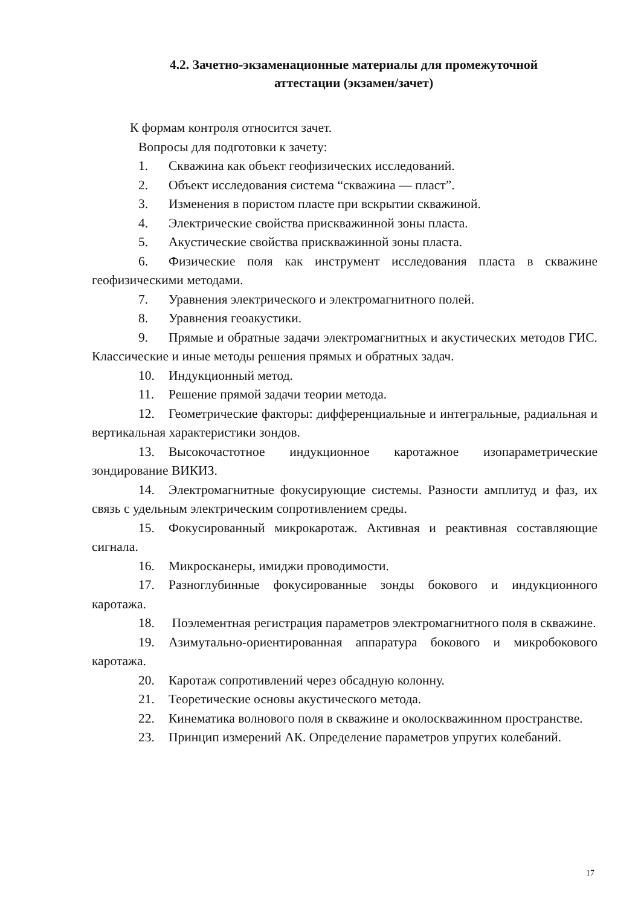4.2. Зачетно-экзаменационные материалы для промежуточной
аттестации (экзамен/зачет)
К формам контроля относится зачет.
Вопросы для подготовки к зачету:
1. Скважина как объект геофизических исследований.
2. Объект исследования система “скважина — пласт”.
3. Изменения в пористом пласте при вскрытии скважиной.
4. Электрические свойства прискважинной зоны пласта.
5. Акустические свойства прискважинной зоны пласта.
6. Физические поля как инструмент исследования пласта в скважине геофизическими методами.
7. Уравнения электрического и электромагнитного полей.
8. Уравнения геоакустики.
9. Прямые и обратные задачи электромагнитных и акустических методов ГИС. Классические и иные методы решения прямых и обратных задач.
10. Индукционный метод.
11. Решение прямой задачи теории метода.
12. Геометрические факторы: дифференциальные и интегральные, радиальная и вертикальная характеристики зондов.
13. Высокочастотное индукционное каротажное изопараметрические зондирование ВИКИЗ.
14. Электромагнитные фокусирующие системы. Разности амплитуд и фаз, их связь с удельным электрическим сопротивлением среды.
15. Фокусированный микрокаротаж. Активная и реактивная составляющие сигнала.
16. Микросканеры, имиджи проводимости.
17. Разноглубинные фокусированные зонды бокового и индукционного каротажа.
18. Поэлементная регистрация параметров электромагнитного поля в скважине.
19. Азимутально-ориентированная аппаратура бокового и микробокового каротажа.
20. Каротаж сопротивлений через обсадную колонну.
21. Теоретические основы акустического метода.
22. Кинематика волнового поля в скважине и околоскважинном пространстве.
23. Принцип измерений АК. Определение параметров упругих колебаний.
17